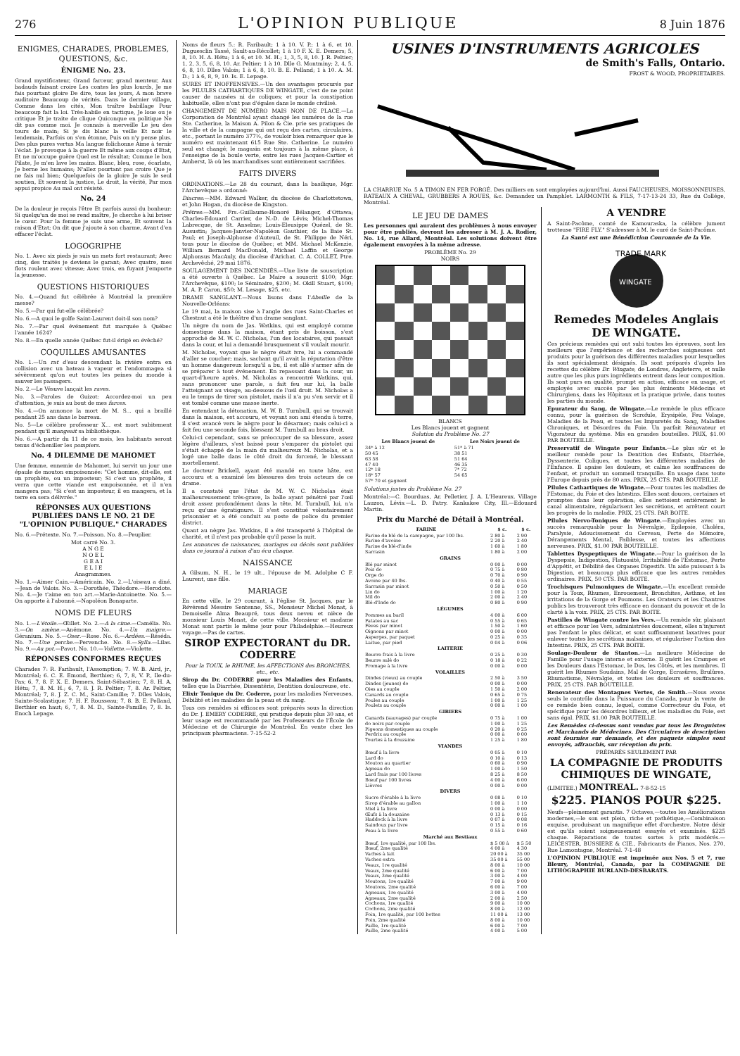276 L'OPINION PUBLIQUE 8 Juin 1876
ENIGMES, CHARADES, PROBLEMES, QUESTIONS, &c.
ÉNIGME No. 23.
Grand mystificateur, Grand farceur, grand menteur, Aux badauds faisant croire Les contes les plus lourds, Je me fais pourtant gloire De dire, tous les jours, A mon brave auditoire Beaucoup de vérités. Dans le dernier village, Comme dans les cités, Mon traître babillage Pour beaucoup fait la loi. Très-habile en tactique, Je loue ou je critique Et je traite de clique Quiconque en politique Ne dit pas comme moi. Je connais à merveille Le jeu des tours de main; Si je dis blanc la veille Et noir le lendemain, Parfois on s'en étonne, Puis on n'y pense plus. Des plus pures vertus Ma langue folichonne Aime à ternir l'éclat. Je provoque à la guerre Et même aux coups d'Etat, Et ne m'occupe guère Quel est le résultat; Comme le bon Pilate, Je m'en lave les mains. Blanc, bleu, rose, écarlate, Je berne les humains; N'allez pourtant pas croire Que je ne fais nul bien; Quelquefois de la gloire Je suis le seul soutien, Et souvent la justice, Le droit, la vérité, Par mon appui propice Au mal ont résisté.
No. 24
De la douleur je reçois l'être Et parfois aussi du bonheur: Si quelqu'un de moi se rend maître, Je cherche à lui briser le cœur. Pour la femme je suis une arme, Et souvent la raison d'Etat; On dit que j'ajoute à son charme, Avant d'en effacer l'éclat.
LOGOGRIPHE
No. 1. Avec six pieds je suis un mets fort restaurant; Avec cinq, des traités je deviens le garant; Avec quatre, mes flots roulent avec vitesse; Avec trois, en fuyant j'emporte la jeunesse.
QUESTIONS HISTORIQUES
No. 4.—Quand fut célébrée à Montréal la première messe?
No. 5.—Par qui fut-elle célébrée?
No. 6.—A quoi le golfe Saint-Laurent doit-il son nom?
No. 7.—Par quel événement fut marquée à Québec l'année 1624?
No. 8.—En quelle année Québec fut-il érigé en évêché?
COQUILLES AMUSANTES
No. 1.—Un rat d'eau descendant la rivière entra en collision avec un bateau à vapeur et l'endommagea si sévèrement qu'on eut toutes les peines du monde à sauver les passagers.
No. 2.—Le Vésuve lançait les raves.
No. 3.—Paroles de Guizot: Accordez-moi un peu d'attention, je suis au bout de mes farces.
No. 4.—On annonce la mort de M. S... qui a braillé pendant 25 ans dans le barreau.
No. 5—Le célèbre professeur X... est mort subitement pendant qu'il mangeait sa bibliothèque.
No. 6.—A partir du 11 de ce mois, les habitants seront tenus d'écheniller les pompiers.
No. 4 DILEMME DE MAHOMET
Une femme, ennemie de Mahomet, lui servit un jour une épaule de mouton empoisonnée: "Cet homme, dit-elle, est un prophète, ou un imposteur; Si c'est un prophète, il verra que cette viande est empoisonnée, et il n'en mangera pas; "Si c'est un imposteur, il en mangera, et la terre en sera délivrée."
RÉPONSES AUX QUESTIONS PUBLIÉES DANS LE NO. 21 DE "L'OPINION PUBLIQUE." CHARADES
No. 6.—Prétexte. No. 7.—Poisson. No. 8.—Peuplier.
Mot carré No. 3.
A N G E
N O E L
G E A I
E L I E
Anagrammes.
No. 1.—Aimer Cain.—Américain. No. 2.—L'oiseau a diné.—Jean de Valois. No. 3.—Dorothée, Théodore.—Herodote. No. 4.—Je t'aime en ton art.—Marie-Antoinette. No. 5.—On apporte à l'abonné.—Napoléon Bonaparte.
NOMS DE FLEURS
No. 1.—L'étoile.—Œillet. No. 2.—A la cime.—Camélia. No. 3.—On amène.—Anémone. No. 4.—Un maigre.—Géranium. No. 5.—Oser.—Rose. No. 6.—Ardées.—Réséda. No. 7.—Une perche.—Pervenche. No. 8.—Sylla.—Lilas. No. 9.—Au pot.—Pavot. No. 10.—Voilette.—Violette.
RÉPONSES CONFORMES REÇUES
Charades 7: R. Faribault, l'Assomption; 7. W. B. Aird, jr., Montréal; 6. C. E. Emond, Berthier; 6, 7, 8, V. P., Ile-du-Pas; 6, 7, 8. F. X. E. Demers, Saint-Sébastien; 7, 8. H. A. Hétu; 7, 8. M. H.; 6, 7, 8. J. R. Peltier; 7, 8. Ar. Peltier, Montréal; 7, 8. J. Z. C. M., Saint-Camille; 7. Dlles Valois, Sainte-Scolastique; 7. H. F. Rousseau; 7, 8. B. E. Pelland, Berthier en haut; 6, 7, 8. M. D., Sainte-Famille; 7, 8. Is. Enoch Lepage.
Noms de fleurs 5.: R. Faribault; 1 à 10. V. P.; 1 à 6, et 10. Duguesclin Tassé, Sault-au-Récollet; 1 à 10 F. X. E. Demers; 5, 8, 10. H. A. Hétu; 1 à 6, et 10. M. H.; 1, 3, 5, 8, 10. J. R. Peltier; 1, 2, 3, 5, 6, 8, 10. Ar. Peltier; 1 à 10. Dlle G. Montminy; 2, 4, 5, 6, 8, 10. Dlles Valois; 1 à 6, 8, 10. B. E. Pelland; 1 à 10. A. M. D.; 1 à 6, 8, 9, 10. Is. E. Lepage.
SURES ET INOFFENSIVES.—Un des avantages procurés par les PILULES CATHARTIQUES DE WINGATE, c'est de ne point causer de nausées ni de coliques; et pour la constipation habituelle, elles n'ont pas d'égales dans le monde civilisé.
CHANGEMENT DE NUMÉRO MAIS NON DE PLACE.—La Corporation de Montréal ayant changé les numéros de la rue Ste. Catherine, la Maison A. Pilon & Cie. prie ses pratiques de la ville et de la campagne qui ont reçu des cartes, circulaires, etc., portant le numéro 377½, de vouloir bien remarquer que le numéro est maintenant 615 Rue Ste. Catherine. Le numéro seul est changé; le magasin est toujours à la même place, à l'enseigne de la boule verte, entre les rues Jacques-Cartier et Amherst, là où les marchandises sont entièrement sacrifiées.
FAITS DIVERS
ORDINATIONS.—Le 28 du courant, dans la basilique, Mgr. l'Archevêque a ordonné:
Diacres:—MM. Edward Walker, du diocèse de Charlottetown, et John Hogan, du diocèse de Kingston.
Prêtres:—MM. Frs.-Guillaume-Honoré Bélanger, d'Ottawa; Charles-Edouard Carrier, de N.-D. de Lévis; Michel-Thomas Labrecque, de St. Anselme; Louis-Eleusippe Quézel, de St. Ausustin; Jacques-Janvier-Napoléon Gauthier, de la Baie St. Paul; et Joseph-Alphonse d'Auteuil, de St. Philippe de Néri, tous pour le diocèse de Québec; et MM. Michael McKenzie, William Bernard MacDonald, Michael Laffin et George Alphonsus MacAuly, du diocèse d'Arichat. C. A. COLLET, Ptre. Archevêché, 29 mai 1876.
SOULAGEMENT DES INCENDIÉS.—Une liste de souscription a été ouverte à Québec. Le Maire a souscrit $100; Mgr. l'Archevêque, $100; le Séminaire, $200; M. Okill Stuart, $100; M. A. P. Caron, $50; M. Lesage, $25, etc.
DRAME SANGLANT.—Nous lisons dans l'Abeille de la Nouvelle-Orléans:
Le 19 mai, la maison sise à l'angle des rues Saint-Charles et Chestnut a été le théâtre d'un drame sanglant.
Un nègre du nom de Jas. Watkins, qui est employé comme domestique dans la maison, étant pris de boisson, s'est approché de M. W. C. Nicholas, l'un des locataires, qui passait dans la cour, et lui a demandé brusquement s'il voulait mourir.
M. Nicholas, voyant que le nègre était ivre, lui a commandé d'aller se coucher; mais, sachant qu'il avait la réputation d'être un homme dangereux lorsqu'il a bu, il est allé s'armer afin de se préparer à tout événement. En repassant dans la cour, un quart-d'heure après, M. Nicholas a rencontré Watkins, qui, sans prononcer une parole, a fait feu sur lui, la balle l'atteignant au visage, au-dessous de l'œil droit. M. Nicholas a eu le temps de tirer son pistolet, mais il n'a pu s'en servir et il est tombé comme une masse inerte.
En entendant la détonation, M. W. B. Turnbull, qui se trouvait dans la maison, est accouru, et voyant son ami étendu à terre, il s'est avancé vers le nègre pour le désarmer; mais celui-ci a fait feu une seconde fois, blessant M. Turnbull au bras droit.
Celui-ci cependant, sans se préoccuper de sa blessure, assez légère d'ailleurs, s'est baissé pour s'emparer du pistolet qui s'était échappé de la main du malheureux M. Nicholas, et a logé une balle dans le côté droit du forcené, le blessant mortellement.
Le docteur Brickell, ayant été mandé en toute hâte, est accouru et a examiné les blessures des trois acteurs de ce drame.
Il a constaté que l'état de M. W. C. Nicholas était malheureusement très-grave, la balle ayant pénétré par l'œil droit assez profondément dans la tête. M. Turnbull, lui, n'a reçu qu'une égratignure. Il s'est constitué volontairement prisonnier et a été conduit au poste de police du premier district.
Quant au nègre Jas. Watkins, il a été transporté à l'hôpital de charité, et il n'est pas probable qu'il passe la nuit.
Les annonces de naissances, mariages ou décès sont publiées dans ce journal à raison d'un écu chaque.
NAISSANCE
A Gilsum, N. H., le 19 ult., l'épouse de M. Adolphe C F. Laurent, une fille.
MARIAGE
En cette ville, le 29 courant, à l'église St. Jacques, par le Révérend Messire Sentenne, SS., Monsieur Michel Monat, à Demoiselle Alma Beaupré, tous deux neveu et nièce de monsieur Louis Monat, de cette ville. Monsieur et madame Monat sont partis le même jour pour Philadelphie.—Heureux voyage.—Pas de cartes.
SIROP EXPECTORANT du DR. CODERRE
Pour la TOUX, le RHUME, les AFFECTIONS des BRONCHES, etc., etc.
Sirop du Dr. CODERRE pour les Maladies des Enfants, telles que la Diarrhée, Dissentérie, Dentition douloureuse, etc.
Elixir Tonique du Dr. Coderre, pour les maladies Nerveuses, Débilité et les maladies de la peau et du sang.
Tous ces remèdes si efficaces sont préparés sous la direction du Dr. J. EMERY CODERRE, qui pratique depuis plus 30 ans, et leur usage est recommandé par les Professeurs de l'École de Médecine et de Chirurgie de Montréal. En vente chez les principaux pharmaciens. 7-15-52-2
USINES D'INSTRUMENTS AGRICOLES
de Smith's Falls, Ontario.
FROST & WOOD, PROPRIETAIRES.
LA CHARRUE No. 5 A TIMON EN FER FORGÉ. Des milliers en sont employées aujourd'hui. Aussi FAUCHEUSES, MOISSONNEUSES, RATEAUX A CHEVAL, GRUBBERS A ROUES, &c. Demandez un Pamphlet. LARMONTH & FILS, 7-17-13-24 33, Rue du Collége, Montréal.
LE JEU DE DAMES
Les personnes qui auraient des problèmes à nous envoyer pour être publiés, devront les adresser à M. J. A. Rodier, No. 14, rue Allard, Montréal. Les solutions doivent être également envoyées à la même adresse.
PROBLÈME No. 29
NOIRS
BLANCS
Les Blancs jouent et gagnent
Solution du Problème No. 27
| Les Blancs jouent de | Les Noirs jouent de |
| --- | --- |
| 34* à 12 | 51* à 71 |
| 50 45 | 38 51 |
| 63 58 | 51 64 |
| 47 40 | 46 35 |
| 12* 18 | 7* 72 |
| 18* 57 | 54 65 |
| 57* 70 et gagnent | |
Solutions justes du Problème No. 27
Montréal:—C. Bourduas, Ar. Pelletier, J. A. L'Heureux. Village Lauzon, Lévis:—L. D. Patry. Kankakee City, Ill.—Edouard Martin.
Prix du Marché de Détail à Montréal.
| FARINE | $ c. | $ c. |
| --- | --- | --- |
| Farine de blé de la campagne, par 100 lbs. | 2 80 à | 2 90 |
| Farine d'avoine | 2 20 à | 2 40 |
| Farine de blé-d'inde | 1 60 à | 1 80 |
| Sarrasin | 1 80 à | 2 00 |
| GRAINS | | |
| Blé par minot | 0 00 à | 0 00 |
| Pois do | 0 75 à | 0 80 |
| Orge do | 0 70 à | 0 90 |
| Avoine par 40 lbs. | 0 40 à | 0 55 |
| Sarrasin par minot | 0 50 à | 0 50 |
| Lin do | 1 00 à | 1 20 |
| Mil do | 2 00 à | 2 40 |
| Blé-d'Inde do | 0 80 à | 0 90 |
| LÉGUMES | | |
| Pommes au baril | 4 00 à | 6 00 |
| Patates au sac | 0 55 à | 0 65 |
| Fèves par minot | 1 50 à | 1 60 |
| Oignons par minot | 0 00 à | 0 00 |
| Asperges, par paquet | 0 25 à | 0 35 |
| Laitue, par pied | 0 04 à | 0 06 |
| LAITERIE | | |
| Beurre frais à la livre | 0 25 à | 0 30 |
| Beurre salé do | 0 18 à | 0 22 |
| Fromage à la livre | 0 00 à | 0 00 |
| VOLAILLES | | |
| Dindes (vieux) au couple | 2 50 à | 3 50 |
| Dindes (jeunes) do | 0 00 à | 0 00 |
| Oies au couple | 1 50 à | 2 00 |
| Canards au couple | 0 65 à | 0 75 |
| Poules au couple | 1 00 à | 1 25 |
| Poulets au couple | 0 00 à | 1 00 |
| GIBIERS | | |
| Canards (sauvages) par couple | 0 75 à | 1 00 |
| do noirs par couple | 1 00 à | 1 25 |
| Pigeons domestiques au couple | 0 20 à | 0 25 |
| Perdrix au couple | 0 00 à | 0 00 |
| Tourtes à la douzaine | 1 25 à | 1 80 |
| VIANDES | | |
| Bœuf à la livre | 0 05 à | 0 10 |
| Lard do | 0 10 à | 0 13 |
| Mouton au quartier | 0 60 à | 0 90 |
| Agneau do | 1 00 à | 1 50 |
| Lard frais par 100 livres | 8 25 à | 8 50 |
| Bœuf par 100 livres | 4 00 à | 6 00 |
| Lièvres | 0 00 à | 0 00 |
| DIVERS | | |
| Sucre d'érable à la livre | 0 08 à | 0 10 |
| Sirop d'érable au gallon | 1 00 à | 1 10 |
| Miel à la livre | 0 00 à | 0 00 |
| Œufs à la douzaine | 0 13 à | 0 15 |
| Haddock à la livre | 0 07 à | 0 08 |
| Saindoux par livre | 0 15 à | 0 16 |
| Peau à la livre | 0 55 à | 0 60 |
| Marché aux Bestiaux | | |
| Bœuf, 1re qualité, par 100 lbs. | $ 5 00 à | $ 5 50 |
| Bœuf, 2me qualité | 4 00 à | 4 30 |
| Vaches à lait | 20 00 à | 35 00 |
| Vaches extra | 35 00 à | 55 00 |
| Veaux, 1re qualité | 8 00 à | 10 00 |
| Veaux, 2me qualité | 6 00 à | 7 00 |
| Veaux, 3me qualité | 3 00 à | 4 00 |
| Moutons, 1re qualité | 7 00 à | 9 00 |
| Moutons, 2me qualité | 6 00 à | 7 00 |
| Agneaux, 1re qualité | 3 00 à | 4 00 |
| Agneaux, 2me qualité | 2 00 à | 2 50 |
| Cochons, 1re qualité | 9 00 à | 10 00 |
| Cochons, 2me qualité | 8 00 à | 12 00 |
| Foin, 1re qualité, par 100 bottes | 11 00 à | 13 00 |
| Foin, 2me qualité | 8 00 à | 10 00 |
| Paille, 1re qualité | 6 00 à | 7 00 |
| Paille, 2me qualité | 4 00 à | 5 00 |
A VENDRE
A Saint-Pacôme, comté de Kamouraska, la célèbre jument trotteuse "FIRE FLY." S'adresser à M. le curé de Saint-Pacôme.
La Santé est une Bénédiction Couronnée de la Vie.
TRADE MARK
WINGATE
Remedes Modeles Anglais
DE WINGATE.
Ces précieux remèdes qui ont subi toutes les épreuves, sont les meilleurs que l'expérience et des recherches soigneuses ont produits pour la guérison des différentes maladies pour lesquelles ils sont spécialement désignés. Ils sont préparés d'après les recettes du célèbre Dr. Wingate, de Londres, Angleterre, et nulle autre que les plus purs ingrédients entrent dans leur composition. Ils sont purs en qualité, prompt en action, efficace en usage, et employés avec succès par les plus éminents Médecins et Chirurgiens, dans les Hôpitaux et la pratique privée, dans toutes les parties du monde.
Epurateur du Sang, de Wingate.—Le remède le plus efficace connu, pour la guérison de Scrofule, Erysipèle, Feu Volage, Maladies de la Peau, et toutes les Impuretés du Sang, Maladies Chroniques, et Désordres du Foie. Un parfait Rénovateur et Vigorateur du système. Mis en grandes bouteilles. PRIX, $1.00 PAR BOUTEILLE.
Preservatif de Wingate pour Enfants.—Le plus sûr et le meilleur remède pour la Dentition des Enfants, Diarrhée, Dyssenterie, Coliques, et toutes les différentes maladies de l'Enfance. Il apaise les douleurs, et calme les souffrances de l'enfant, et produit un sommeil tranquille. En usage dans toute l'Europe depuis près de 80 ans. PRIX, 25 CTS. PAR BOUTEILLE.
Pilules Cathartiques de Wingate.—Pour toutes les maladies de l'Estomac, du Foie et des Intestins. Elles sont douces, certaines et promptes dans leur opération; elles nettoient entièrement le canal alimentaire, régularisent les secrétions, et arrêtent court les progrès de la maladie. PRIX, 25 CTS. PAR BOITE.
Pilules Nervo-Toniques de Wingate.—Employées avec un succès remarquable pour la Névralgie, Epilepsie, Choléra, Paralysie, Adoucissement du Cerveau, Perte de Mémoire, Dérangements Mental, Faiblesse, et toutes les affections nerveuses. PRIX, $1.00 PAR BOUTEILLE.
Tablettes Dyspeptiques de Wingate.—Pour la guérison de la Dyspepsie, Indigestion, Flatuosité, Irritabilité de l'Estomac, Perte d'Appétit, et Débilité des Organes Digestifs. Un aide puissant à la Digestion, et beaucoup plus efficace que les autres remèdes ordinaires. PRIX, 50 CTS. PAR BOITE.
Trochisques Pulmoniques de Wingate.—Un excellent remède pour la Toux, Rhumes, Enrouement, Bronchites, Asthme, et les irritations de la Gorge et Poumons. Les Orateurs et les Chantres publics les trouveront très efficace en donnant du pouvoir et de la clarté à la voix. PRIX, 25 CTS. PAR BOITE.
Pastilles de Wingate contre les Vers.—Un remède sûr, plaisant et efficace pour les Vers, administrées doucement, elles n'injurent pas l'enfant le plus délicat, et sont suffisamment laxatives pour enlever toutes les secrétions malsaines, et régulariser l'action des Intestins. PRIX, 25 CTS. PAR BOITE.
Soulage-Douleur de Stanton.—La meilleure Médecine de Famille pour l'usage interne et externe. Il guérit les Crampes et les Douleurs dans l'Estomac, le Dos, les Côtés, et les membres. Il guérit les Rhumes Soudains, Mal de Gorge, Ecrasûres, Brulûres, Rhumatisme, Névralgie, et toutes les douleurs et souffrances. PRIX, 25 CTS. PAR BOUTEILLE.
Renovateur des Montagnes Vertes, de Smith.—Nous avons seuls le contrôle dans la Puissauce du Canada, pour la vente de ce remède bien connu, lequel, comme Correcteur du Foie, et spécifique pour les désordres bilieux, et les maladies du Foie, est sans égal. PRIX, $1.00 PAR BOUTEILLE.
Les Remèdes ci-dessus sont vendus par tous les Droguistes et Marchands de Médecines. Des Circulaires de description sont fournies sur demande, et des paquets simples sont envoyés, affranchis, sur réception du prix.
PRÉPARÉS SEULEMENT PAR
LA COMPAGNIE DE PRODUITS CHIMIQUES DE WINGATE,
(LIMITEE.) MONTREAL. 7-8-52-15
$225. PIANOS POUR $225.
Neufs—pleinement garantis. 7 Octaves,—toutes les Améliorations modernes,—le son est plein, riche et pathétique,—Combinaison exquise, produisant un magnifique effet d'orchestre. Notre désir est qu'ils soient soigneusement essayés et examinés. $225 chaque. Réparations de toutes sortes à prix modérés.—LEICESTER, BUSSIERE & CIE., Fabricants de Pianos, Nos. 270, Rue Lamontagne, Montréal. 7-1-48
L'OPINION PUBLIQUE est imprimée aux Nos. 5 et 7, rue Bleury, Montréal, Canada, par la COMPAGNIE DE LITHOGRAPHIE BURLAND-DESBARATS.